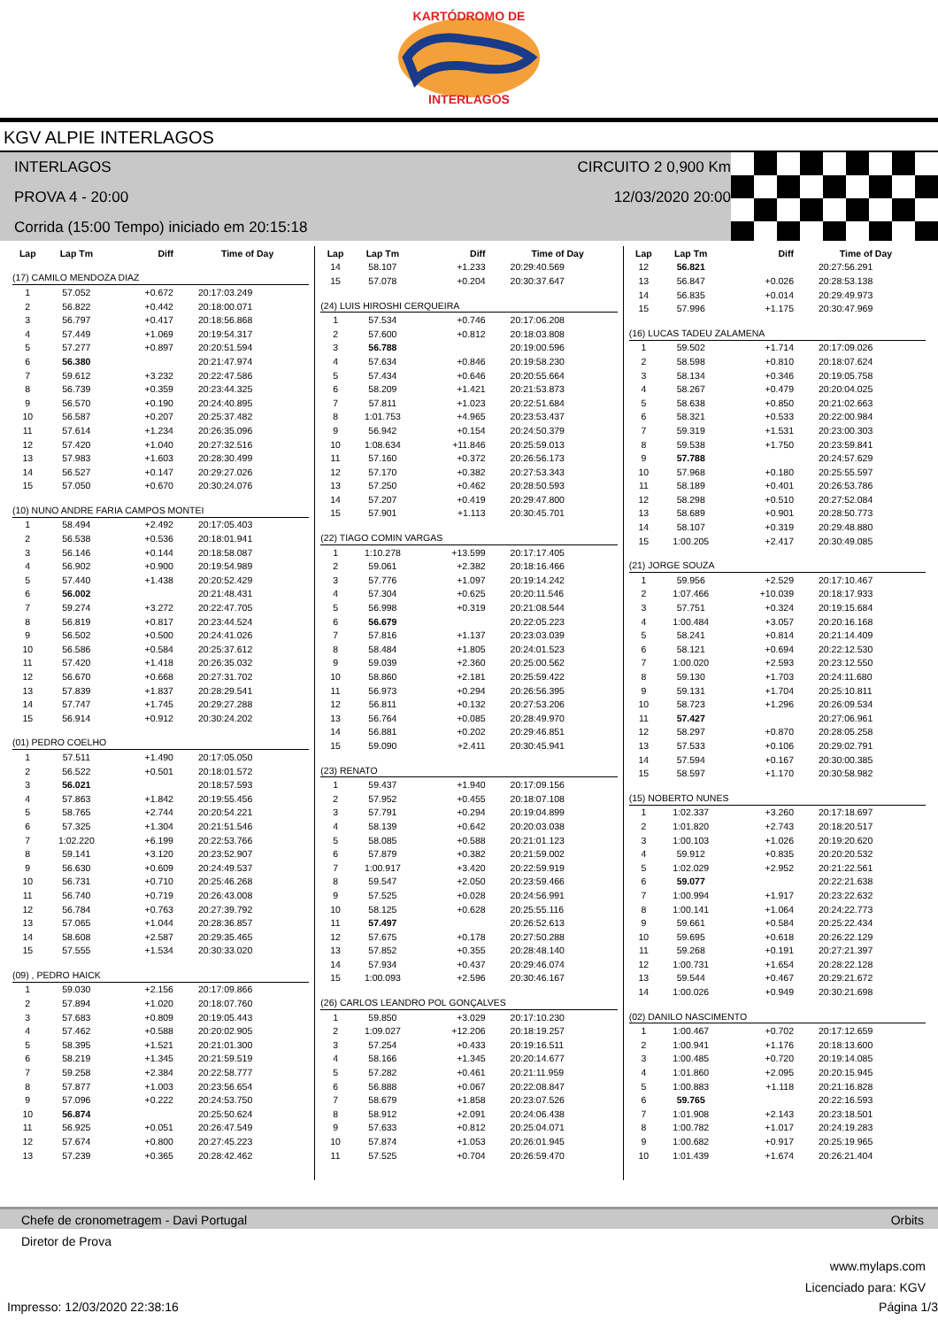KARTÓDROMO DE
INTERLAGOS
KGV ALPIE INTERLAGOS
INTERLAGOS CIRCUITO 2 0,900 Km
PROVA 4 - 20:00 12/03/2020 20:00
Corrida (15:00 Tempo) iniciado em 20:15:18
| Lap | Lap Tm | Diff | Time of Day |
| --- | --- | --- | --- |
| (17) CAMILO MENDOZA DIAZ | | | |
| 1 | 57.052 | +0.672 | 20:17:03.249 |
| 2 | 56.822 | +0.442 | 20:18:00.071 |
| 3 | 56.797 | +0.417 | 20:18:56.868 |
| 4 | 57.449 | +1.069 | 20:19:54.317 |
| 5 | 57.277 | +0.897 | 20:20:51.594 |
| 6 | 56.380 | | 20:21:47.974 |
| 7 | 59.612 | +3.232 | 20:22:47.586 |
| 8 | 56.739 | +0.359 | 20:23:44.325 |
| 9 | 56.570 | +0.190 | 20:24:40.895 |
| 10 | 56.587 | +0.207 | 20:25:37.482 |
| 11 | 57.614 | +1.234 | 20:26:35.096 |
| 12 | 57.420 | +1.040 | 20:27:32.516 |
| 13 | 57.983 | +1.603 | 20:28:30.499 |
| 14 | 56.527 | +0.147 | 20:29:27.026 |
| 15 | 57.050 | +0.670 | 20:30:24.076 |
| (10) NUNO ANDRE FARIA CAMPOS MONTEI | | | |
| 1 | 58.494 | +2.492 | 20:17:05.403 |
| 2 | 56.538 | +0.536 | 20:18:01.941 |
| 3 | 56.146 | +0.144 | 20:18:58.087 |
| 4 | 56.902 | +0.900 | 20:19:54.989 |
| 5 | 57.440 | +1.438 | 20:20:52.429 |
| 6 | 56.002 | | 20:21:48.431 |
| 7 | 59.274 | +3.272 | 20:22:47.705 |
| 8 | 56.819 | +0.817 | 20:23:44.524 |
| 9 | 56.502 | +0.500 | 20:24:41.026 |
| 10 | 56.586 | +0.584 | 20:25:37.612 |
| 11 | 57.420 | +1.418 | 20:26:35.032 |
| 12 | 56.670 | +0.668 | 20:27:31.702 |
| 13 | 57.839 | +1.837 | 20:28:29.541 |
| 14 | 57.747 | +1.745 | 20:29:27.288 |
| 15 | 56.914 | +0.912 | 20:30:24.202 |
| (01) PEDRO COELHO | | | |
| 1 | 57.511 | +1.490 | 20:17:05.050 |
| 2 | 56.522 | +0.501 | 20:18:01.572 |
| 3 | 56.021 | | 20:18:57.593 |
| 4 | 57.863 | +1.842 | 20:19:55.456 |
| 5 | 58.765 | +2.744 | 20:20:54.221 |
| 6 | 57.325 | +1.304 | 20:21:51.546 |
| 7 | 1:02.220 | +6.199 | 20:22:53.766 |
| 8 | 59.141 | +3.120 | 20:23:52.907 |
| 9 | 56.630 | +0.609 | 20:24:49.537 |
| 10 | 56.731 | +0.710 | 20:25:46.268 |
| 11 | 56.740 | +0.719 | 20:26:43.008 |
| 12 | 56.784 | +0.763 | 20:27:39.792 |
| 13 | 57.065 | +1.044 | 20:28:36.857 |
| 14 | 58.608 | +2.587 | 20:29:35.465 |
| 15 | 57.555 | +1.534 | 20:30:33.020 |
| (09) , PEDRO HAICK | | | |
| 1 | 59.030 | +2.156 | 20:17:09.866 |
| 2 | 57.894 | +1.020 | 20:18:07.760 |
| 3 | 57.683 | +0.809 | 20:19:05.443 |
| 4 | 57.462 | +0.588 | 20:20:02.905 |
| 5 | 58.395 | +1.521 | 20:21:01.300 |
| 6 | 58.219 | +1.345 | 20:21:59.519 |
| 7 | 59.258 | +2.384 | 20:22:58.777 |
| 8 | 57.877 | +1.003 | 20:23:56.654 |
| 9 | 57.096 | +0.222 | 20:24:53.750 |
| 10 | 56.874 | | 20:25:50.624 |
| 11 | 56.925 | +0.051 | 20:26:47.549 |
| 12 | 57.674 | +0.800 | 20:27:45.223 |
| 13 | 57.239 | +0.365 | 20:28:42.462 |
| Lap | Lap Tm | Diff | Time of Day |
| --- | --- | --- | --- |
| 14 | 58.107 | +1.233 | 20:29:40.569 |
| 15 | 57.078 | +0.204 | 20:30:37.647 |
| (24) LUIS HIROSHI CERQUEIRA | | | |
| 1 | 57.534 | +0.746 | 20:17:06.208 |
| 2 | 57.600 | +0.812 | 20:18:03.808 |
| 3 | 56.788 | | 20:19:00.596 |
| 4 | 57.634 | +0.846 | 20:19:58.230 |
| 5 | 57.434 | +0.646 | 20:20:55.664 |
| 6 | 58.209 | +1.421 | 20:21:53.873 |
| 7 | 57.811 | +1.023 | 20:22:51.684 |
| 8 | 1:01.753 | +4.965 | 20:23:53.437 |
| 9 | 56.942 | +0.154 | 20:24:50.379 |
| 10 | 1:08.634 | +11.846 | 20:25:59.013 |
| 11 | 57.160 | +0.372 | 20:26:56.173 |
| 12 | 57.170 | +0.382 | 20:27:53.343 |
| 13 | 57.250 | +0.462 | 20:28:50.593 |
| 14 | 57.207 | +0.419 | 20:29:47.800 |
| 15 | 57.901 | +1.113 | 20:30:45.701 |
| (22) TIAGO COMIN VARGAS | | | |
| 1 | 1:10.278 | +13.599 | 20:17:17.405 |
| 2 | 59.061 | +2.382 | 20:18:16.466 |
| 3 | 57.776 | +1.097 | 20:19:14.242 |
| 4 | 57.304 | +0.625 | 20:20:11.546 |
| 5 | 56.998 | +0.319 | 20:21:08.544 |
| 6 | 56.679 | | 20:22:05.223 |
| 7 | 57.816 | +1.137 | 20:23:03.039 |
| 8 | 58.484 | +1.805 | 20:24:01.523 |
| 9 | 59.039 | +2.360 | 20:25:00.562 |
| 10 | 58.860 | +2.181 | 20:25:59.422 |
| 11 | 56.973 | +0.294 | 20:26:56.395 |
| 12 | 56.811 | +0.132 | 20:27:53.206 |
| 13 | 56.764 | +0.085 | 20:28:49.970 |
| 14 | 56.881 | +0.202 | 20:29:46.851 |
| 15 | 59.090 | +2.411 | 20:30:45.941 |
| (23) RENATO | | | |
| 1 | 59.437 | +1.940 | 20:17:09.156 |
| 2 | 57.952 | +0.455 | 20:18:07.108 |
| 3 | 57.791 | +0.294 | 20:19:04.899 |
| 4 | 58.139 | +0.642 | 20:20:03.038 |
| 5 | 58.085 | +0.588 | 20:21:01.123 |
| 6 | 57.879 | +0.382 | 20:21:59.002 |
| 7 | 1:00.917 | +3.420 | 20:22:59.919 |
| 8 | 59.547 | +2.050 | 20:23:59.466 |
| 9 | 57.525 | +0.028 | 20:24:56.991 |
| 10 | 58.125 | +0.628 | 20:25:55.116 |
| 11 | 57.497 | | 20:26:52.613 |
| 12 | 57.675 | +0.178 | 20:27:50.288 |
| 13 | 57.852 | +0.355 | 20:28:48.140 |
| 14 | 57.934 | +0.437 | 20:29:46.074 |
| 15 | 1:00.093 | +2.596 | 20:30:46.167 |
| (26) CARLOS LEANDRO POL GONÇALVES | | | |
| 1 | 59.850 | +3.029 | 20:17:10.230 |
| 2 | 1:09.027 | +12.206 | 20:18:19.257 |
| 3 | 57.254 | +0.433 | 20:19:16.511 |
| 4 | 58.166 | +1.345 | 20:20:14.677 |
| 5 | 57.282 | +0.461 | 20:21:11.959 |
| 6 | 56.888 | +0.067 | 20:22:08.847 |
| 7 | 58.679 | +1.858 | 20:23:07.526 |
| 8 | 58.912 | +2.091 | 20:24:06.438 |
| 9 | 57.633 | +0.812 | 20:25:04.071 |
| 10 | 57.874 | +1.053 | 20:26:01.945 |
| 11 | 57.525 | +0.704 | 20:26:59.470 |
| Lap | Lap Tm | Diff | Time of Day |
| --- | --- | --- | --- |
| 12 | 56.821 | | 20:27:56.291 |
| 13 | 56.847 | +0.026 | 20:28:53.138 |
| 14 | 56.835 | +0.014 | 20:29:49.973 |
| 15 | 57.996 | +1.175 | 20:30:47.969 |
| (16) LUCAS TADEU ZALAMENA | | | |
| 1 | 59.502 | +1.714 | 20:17:09.026 |
| 2 | 58.598 | +0.810 | 20:18:07.624 |
| 3 | 58.134 | +0.346 | 20:19:05.758 |
| 4 | 58.267 | +0.479 | 20:20:04.025 |
| 5 | 58.638 | +0.850 | 20:21:02.663 |
| 6 | 58.321 | +0.533 | 20:22:00.984 |
| 7 | 59.319 | +1.531 | 20:23:00.303 |
| 8 | 59.538 | +1.750 | 20:23:59.841 |
| 9 | 57.788 | | 20:24:57.629 |
| 10 | 57.968 | +0.180 | 20:25:55.597 |
| 11 | 58.189 | +0.401 | 20:26:53.786 |
| 12 | 58.298 | +0.510 | 20:27:52.084 |
| 13 | 58.689 | +0.901 | 20:28:50.773 |
| 14 | 58.107 | +0.319 | 20:29:48.880 |
| 15 | 1:00.205 | +2.417 | 20:30:49.085 |
| (21) JORGE SOUZA | | | |
| 1 | 59.956 | +2.529 | 20:17:10.467 |
| 2 | 1:07.466 | +10.039 | 20:18:17.933 |
| 3 | 57.751 | +0.324 | 20:19:15.684 |
| 4 | 1:00.484 | +3.057 | 20:20:16.168 |
| 5 | 58.241 | +0.814 | 20:21:14.409 |
| 6 | 58.121 | +0.694 | 20:22:12.530 |
| 7 | 1:00.020 | +2.593 | 20:23:12.550 |
| 8 | 59.130 | +1.703 | 20:24:11.680 |
| 9 | 59.131 | +1.704 | 20:25:10.811 |
| 10 | 58.723 | +1.296 | 20:26:09.534 |
| 11 | 57.427 | | 20:27:06.961 |
| 12 | 58.297 | +0.870 | 20:28:05.258 |
| 13 | 57.533 | +0.106 | 20:29:02.791 |
| 14 | 57.594 | +0.167 | 20:30:00.385 |
| 15 | 58.597 | +1.170 | 20:30:58.982 |
| (15) NOBERTO NUNES | | | |
| 1 | 1:02.337 | +3.260 | 20:17:18.697 |
| 2 | 1:01.820 | +2.743 | 20:18:20.517 |
| 3 | 1:00.103 | +1.026 | 20:19:20.620 |
| 4 | 59.912 | +0.835 | 20:20:20.532 |
| 5 | 1:02.029 | +2.952 | 20:21:22.561 |
| 6 | 59.077 | | 20:22:21.638 |
| 7 | 1:00.994 | +1.917 | 20:23:22.632 |
| 8 | 1:00.141 | +1.064 | 20:24:22.773 |
| 9 | 59.661 | +0.584 | 20:25:22.434 |
| 10 | 59.695 | +0.618 | 20:26:22.129 |
| 11 | 59.268 | +0.191 | 20:27:21.397 |
| 12 | 1:00.731 | +1.654 | 20:28:22.128 |
| 13 | 59.544 | +0.467 | 20:29:21.672 |
| 14 | 1:00.026 | +0.949 | 20:30:21.698 |
| (02) DANILO NASCIMENTO | | | |
| 1 | 1:00.467 | +0.702 | 20:17:12.659 |
| 2 | 1:00.941 | +1.176 | 20:18:13.600 |
| 3 | 1:00.485 | +0.720 | 20:19:14.085 |
| 4 | 1:01.860 | +2.095 | 20:20:15.945 |
| 5 | 1:00.883 | +1.118 | 20:21:16.828 |
| 6 | 59.765 | | 20:22:16.593 |
| 7 | 1:01.908 | +2.143 | 20:23:18.501 |
| 8 | 1:00.782 | +1.017 | 20:24:19.283 |
| 9 | 1:00.682 | +0.917 | 20:25:19.965 |
| 10 | 1:01.439 | +1.674 | 20:26:21.404 |
Chefe de cronometragem - Davi Portugal Orbits
Diretor de Prova
www.mylaps.com
Licenciado para: KGV
Impresso: 12/03/2020 22:38:16 Página 1/3